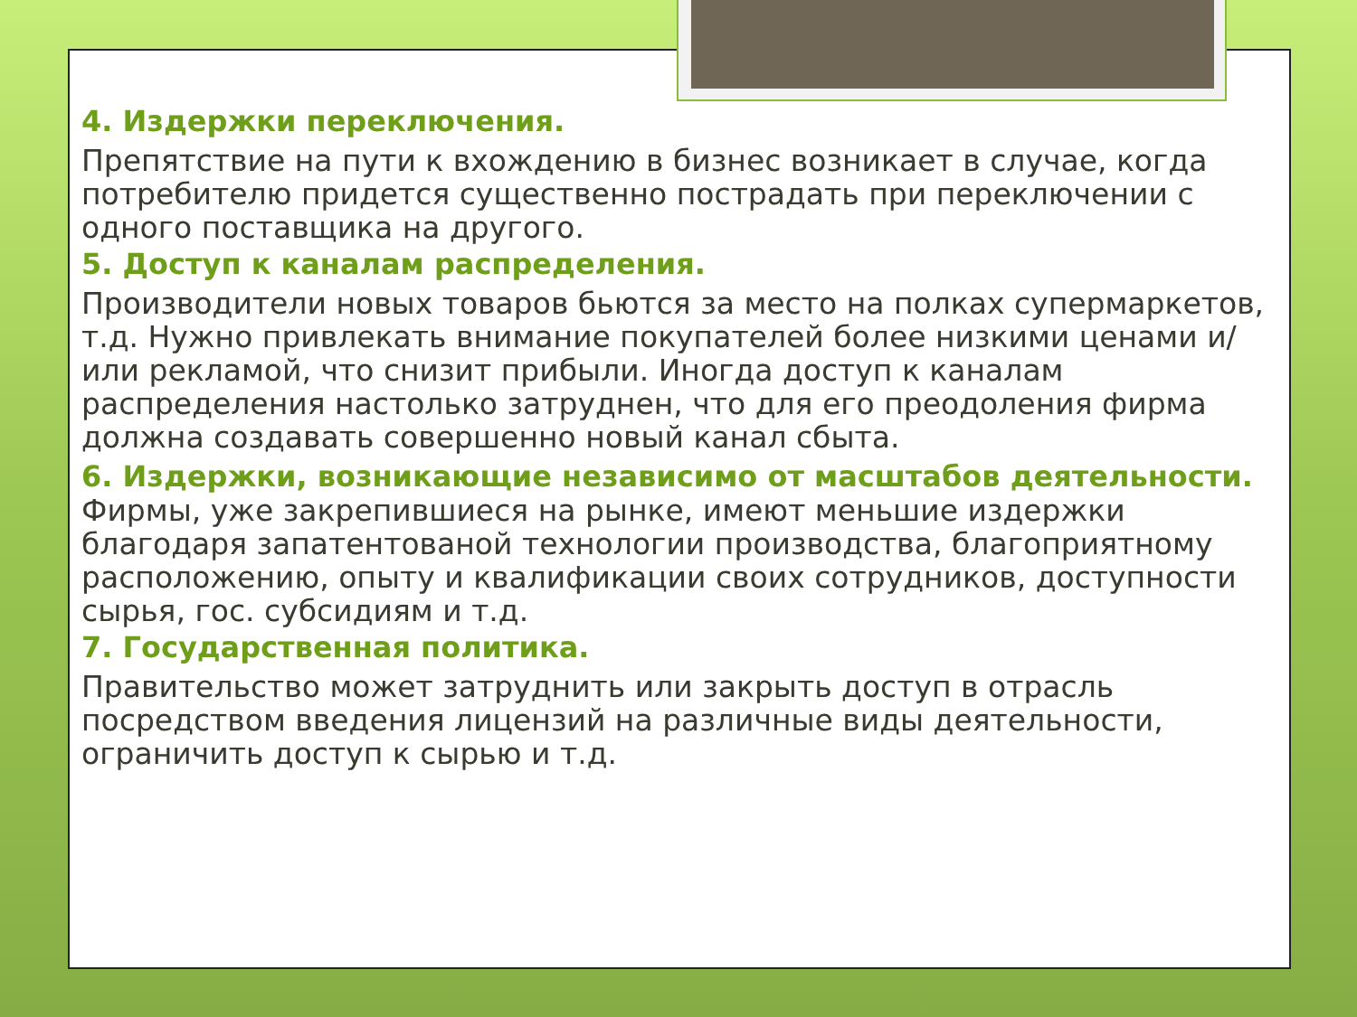4. Издержки переключения.
Препятствие на пути к вхождению в бизнес возникает в случае, когда потребителю придется существенно пострадать при переключении с одного поставщика на другого.
5. Доступ к каналам распределения.
Производители новых товаров бьются за место на полках супермаркетов, т.д. Нужно привлекать внимание покупателей более низкими ценами и/или рекламой, что снизит прибыли. Иногда доступ к каналам распределения настолько затруднен, что для его преодоления фирма должна создавать совершенно новый канал сбыта.
6. Издержки, возникающие независимо от масштабов деятельности. Фирмы, уже закрепившиеся на рынке, имеют меньшие издержки благодаря запатентованой технологии производства, благоприятному расположению, опыту и квалификации своих сотрудников, доступности сырья, гос. субсидиям и т.д.
7. Государственная политика.
Правительство может затруднить или закрыть доступ в отрасль посредством введения лицензий на различные виды деятельности, ограничить доступ к сырью и т.д.